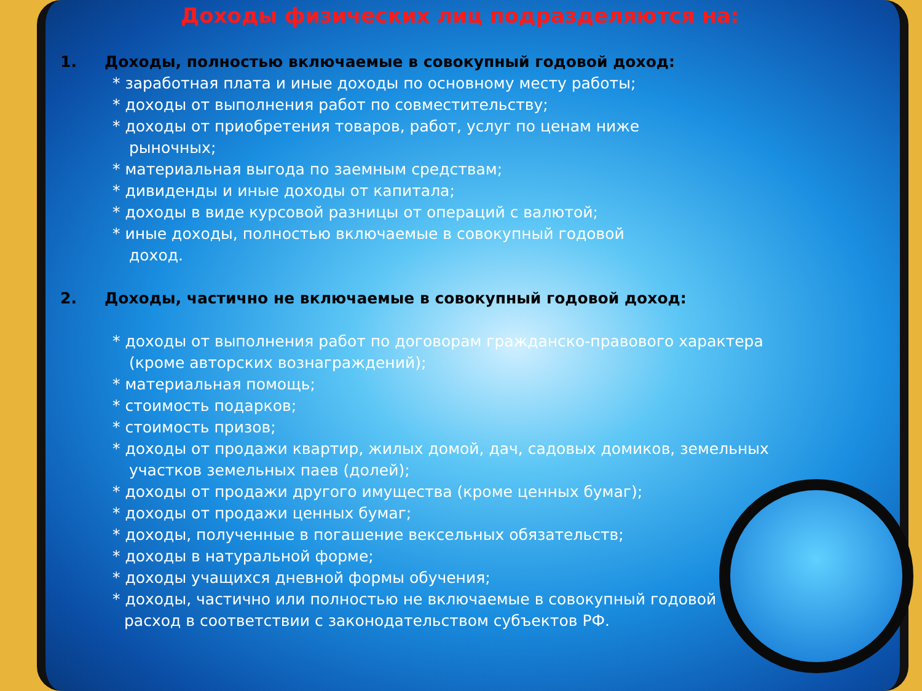Доходы физических лиц подразделяются на:
1. Доходы, полностью включаемые в совокупный годовой доход:
* заработная плата и иные доходы по основному месту работы;
* доходы от выполнения работ по совместительству;
* доходы от приобретения товаров, работ, услуг по ценам ниже
рыночных;
* материальная выгода по заемным средствам;
* дивиденды и иные доходы от капитала;
* доходы в виде курсовой разницы от операций с валютой;
* иные доходы, полностью включаемые в совокупный годовой
доход.
2. Доходы, частично не включаемые в совокупный годовой доход:
* доходы от выполнения работ по договорам гражданско-правового характера
(кроме авторских вознаграждений);
* материальная помощь;
* стоимость подарков;
* стоимость призов;
* доходы от продажи квартир, жилых домой, дач, садовых домиков, земельных
участков земельных паев (долей);
* доходы от продажи другого имущества (кроме ценных бумаг);
* доходы от продажи ценных бумаг;
* доходы, полученные в погашение вексельных обязательств;
* доходы в натуральной форме;
* доходы учащихся дневной формы обучения;
* доходы, частично или полностью не включаемые в совокупный годовой
расход в соответствии с законодательством субъектов РФ.